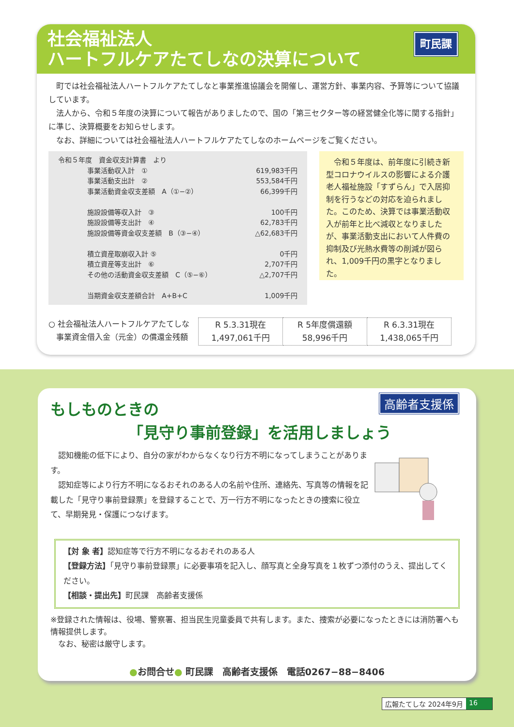社会福祉法人
ハートフルケアたてしなの決算について
町民課
町では社会福祉法人ハートフルケアたてしなと事業推進協議会を開催し、運営方針、事業内容、予算等について協議しています。
法人から、令和５年度の決算について報告がありましたので、国の「第三セクター等の経営健全化等に関する指針」に準じ、決算概要をお知らせします。
なお、詳細については社会福祉法人ハートフルケアたてしなのホームページをご覧ください。
令和５年度　資金収支計算書　より
| 事業活動収入計 ① | 619,983千円 |
| 事業活動支出計 ② | 553,584千円 |
| 事業活動資金収支差額 A（①−②） | 66,399千円 |
| 施設設備等収入計 ③ | 100千円 |
| 施設設備等支出計 ④ | 62,783千円 |
| 施設設備等資金収支差額 B（③−④） | △62,683千円 |
| 積立資産取崩収入計 ⑤ | 0千円 |
| 積立資産等支出計 ⑥ | 2,707千円 |
| その他の活動資金収支差額 C（⑤−⑥） | △2,707千円 |
| 当期資金収支差額合計 A+B+C | 1,009千円 |
　令和５年度は、前年度に引続き新型コロナウイルスの影響による介護老人福祉施設「すずらん」で入居抑制を行うなどの対応を迫られました。このため、決算では事業活動収入が前年と比べ減収となりましたが、事業活動支出において人件費の抑制及び光熱水費等の削減が図られ、1,009千円の黒字となりました。
○ 社会福祉法人ハートフルケアたてしな
　事業資金借入金（元金）の償還金残額
| R 5.3.31現在 1,497,061千円 | R 5年度償還額 58,996千円 | R 6.3.31現在 1,438,065千円 |
高齢者支援係
もしものときの
「見守り事前登録」を活用しましょう
認知機能の低下により、自分の家がわからなくなり行方不明になってしまうことがあります。
認知症等により行方不明になるおそれのある人の名前や住所、連絡先、写真等の情報を記載した「見守り事前登録票」を登録することで、万一行方不明になったときの捜索に役立て、早期発見・保護につなげます。
【対 象 者】認知症等で行方不明になるおそれのある人
【登録方法】「見守り事前登録票」に必要事項を記入し、顔写真と全身写真を１枚ずつ添付のうえ、提出してください。
【相談・提出先】町民課　高齢者支援係
※登録された情報は、役場、警察署、担当民生児童委員で共有します。また、捜索が必要になったときには消防署へも情報提供します。
　なお、秘密は厳守します。
●お問合せ● 町民課　高齢者支援係　電話0267−88−8406
広報たてしな 2024年9月 16